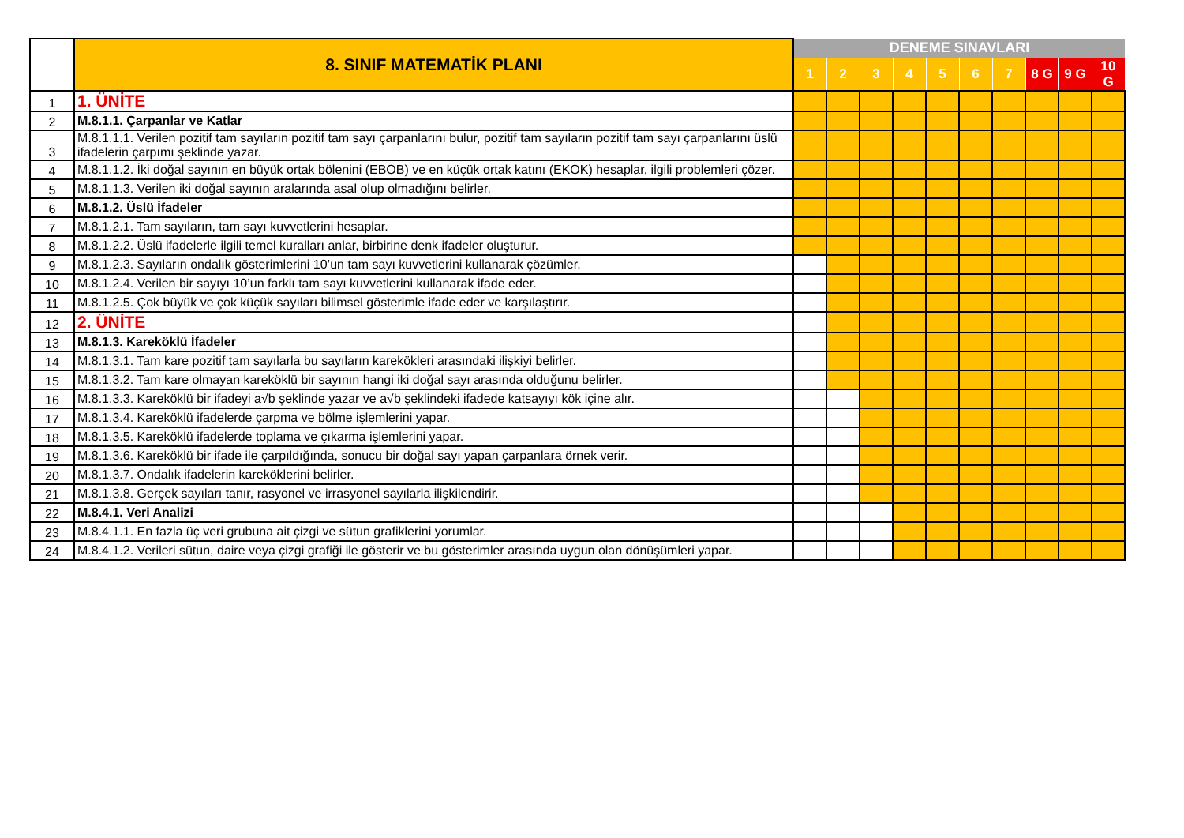| | 8. SINIF MATEMATİK PLANI | DENEME SINAVLARI | | | | | | | | | |
| | | 1 | 2 | 3 | 4 | 5 | 6 | 7 | 8 G | 9 G | 10 G |
| 1 | 1. ÜNİTE | | | | | | | | | | |
| 2 | M.8.1.1. Çarpanlar ve Katlar | | | | | | | | | | |
| 3 | M.8.1.1.1. Verilen pozitif tam sayıların pozitif tam sayı çarpanlarını bulur, pozitif tam sayıların pozitif tam sayı çarpanlarını üslü ifadelerin çarpımı şeklinde yazar. | | | | | | | | | | |
| 4 | M.8.1.1.2. İki doğal sayının en büyük ortak bölenini (EBOB) ve en küçük ortak katını (EKOK) hesaplar, ilgili problemleri çözer. | | | | | | | | | | |
| 5 | M.8.1.1.3. Verilen iki doğal sayının aralarında asal olup olmadığını belirler. | | | | | | | | | | |
| 6 | M.8.1.2. Üslü İfadeler | | | | | | | | | | |
| 7 | M.8.1.2.1. Tam sayıların, tam sayı kuvvetlerini hesaplar. | | | | | | | | | | |
| 8 | M.8.1.2.2. Üslü ifadelerle ilgili temel kuralları anlar, birbirine denk ifadeler oluşturur. | | | | | | | | | | |
| 9 | M.8.1.2.3. Sayıların ondalık gösterimlerini 10’un tam sayı kuvvetlerini kullanarak çözümler. | | | | | | | | | | |
| 10 | M.8.1.2.4. Verilen bir sayıyı 10’un farklı tam sayı kuvvetlerini kullanarak ifade eder. | | | | | | | | | | |
| 11 | M.8.1.2.5. Çok büyük ve çok küçük sayıları bilimsel gösterimle ifade eder ve karşılaştırır. | | | | | | | | | | |
| 12 | 2. ÜNİTE | | | | | | | | | | |
| 13 | M.8.1.3. Kareköklü İfadeler | | | | | | | | | | |
| 14 | M.8.1.3.1. Tam kare pozitif tam sayılarla bu sayıların karekökleri arasındaki ilişkiyi belirler. | | | | | | | | | | |
| 15 | M.8.1.3.2. Tam kare olmayan kareköklü bir sayının hangi iki doğal sayı arasında olduğunu belirler. | | | | | | | | | | |
| 16 | M.8.1.3.3. Kareköklü bir ifadeyi a√b şeklinde yazar ve a√b şeklindeki ifadede katsayıyı kök içine alır. | | | | | | | | | | |
| 17 | M.8.1.3.4. Kareköklü ifadelerde çarpma ve bölme işlemlerini yapar. | | | | | | | | | | |
| 18 | M.8.1.3.5. Kareköklü ifadelerde toplama ve çıkarma işlemlerini yapar. | | | | | | | | | | |
| 19 | M.8.1.3.6. Kareköklü bir ifade ile çarpıldığında, sonucu bir doğal sayı yapan çarpanlara örnek verir. | | | | | | | | | | |
| 20 | M.8.1.3.7. Ondalık ifadelerin kareköklerini belirler. | | | | | | | | | | |
| 21 | M.8.1.3.8. Gerçek sayıları tanır, rasyonel ve irrasyonel sayılarla ilişkilendirir. | | | | | | | | | | |
| 22 | M.8.4.1. Veri Analizi | | | | | | | | | | |
| 23 | M.8.4.1.1. En fazla üç veri grubuna ait çizgi ve sütun grafiklerini yorumlar. | | | | | | | | | | |
| 24 | M.8.4.1.2. Verileri sütun, daire veya çizgi grafiği ile gösterir ve bu gösterimler arasında uygun olan dönüşümleri yapar. | | | | | | | | | | |